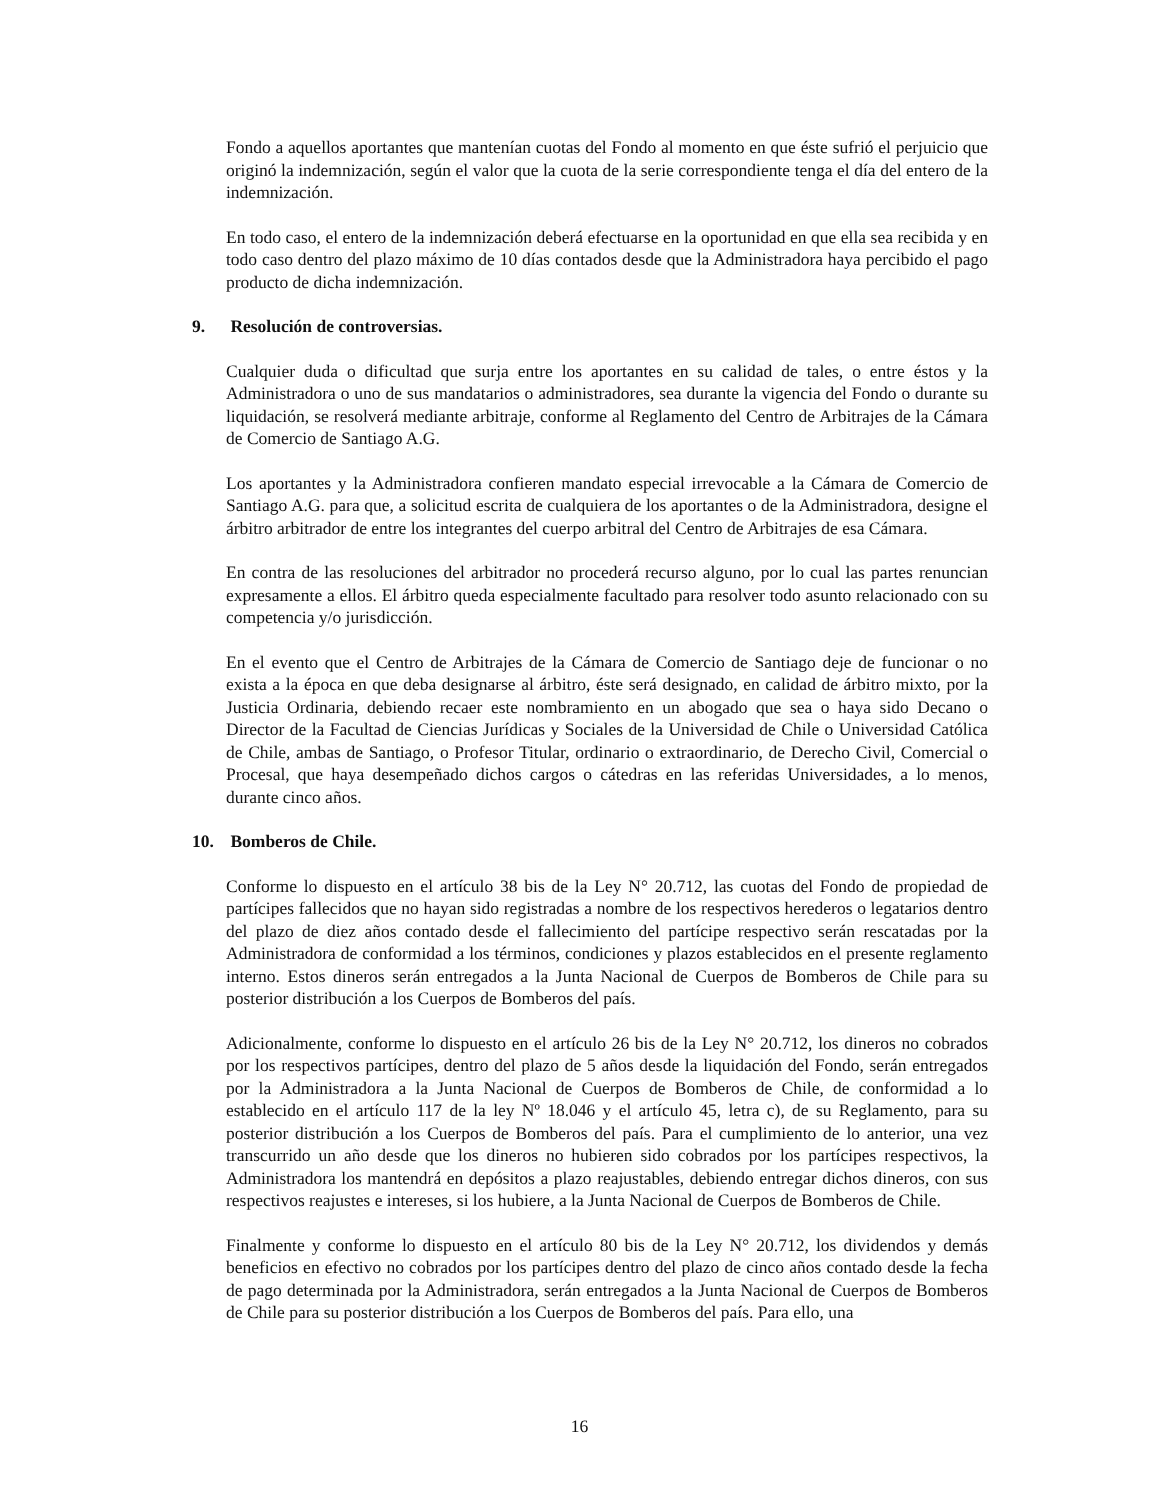Fondo a aquellos aportantes que mantenían cuotas del Fondo al momento en que éste sufrió el perjuicio que originó la indemnización, según el valor que la cuota de la serie correspondiente tenga el día del entero de la indemnización.
En todo caso, el entero de la indemnización deberá efectuarse en la oportunidad en que ella sea recibida y en todo caso dentro del plazo máximo de 10 días contados desde que la Administradora haya percibido el pago producto de dicha indemnización.
9. Resolución de controversias.
Cualquier duda o dificultad que surja entre los aportantes en su calidad de tales, o entre éstos y la Administradora o uno de sus mandatarios o administradores, sea durante la vigencia del Fondo o durante su liquidación, se resolverá mediante arbitraje, conforme al Reglamento del Centro de Arbitrajes de la Cámara de Comercio de Santiago A.G.
Los aportantes y la Administradora confieren mandato especial irrevocable a la Cámara de Comercio de Santiago A.G. para que, a solicitud escrita de cualquiera de los aportantes o de la Administradora, designe el árbitro arbitrador de entre los integrantes del cuerpo arbitral del Centro de Arbitrajes de esa Cámara.
En contra de las resoluciones del arbitrador no procederá recurso alguno, por lo cual las partes renuncian expresamente a ellos. El árbitro queda especialmente facultado para resolver todo asunto relacionado con su competencia y/o jurisdicción.
En el evento que el Centro de Arbitrajes de la Cámara de Comercio de Santiago deje de funcionar o no exista a la época en que deba designarse al árbitro, éste será designado, en calidad de árbitro mixto, por la Justicia Ordinaria, debiendo recaer este nombramiento en un abogado que sea o haya sido Decano o Director de la Facultad de Ciencias Jurídicas y Sociales de la Universidad de Chile o Universidad Católica de Chile, ambas de Santiago, o Profesor Titular, ordinario o extraordinario, de Derecho Civil, Comercial o Procesal, que haya desempeñado dichos cargos o cátedras en las referidas Universidades, a lo menos, durante cinco años.
10. Bomberos de Chile.
Conforme lo dispuesto en el artículo 38 bis de la Ley N° 20.712, las cuotas del Fondo de propiedad de partícipes fallecidos que no hayan sido registradas a nombre de los respectivos herederos o legatarios dentro del plazo de diez años contado desde el fallecimiento del partícipe respectivo serán rescatadas por la Administradora de conformidad a los términos, condiciones y plazos establecidos en el presente reglamento interno. Estos dineros serán entregados a la Junta Nacional de Cuerpos de Bomberos de Chile para su posterior distribución a los Cuerpos de Bomberos del país.
Adicionalmente, conforme lo dispuesto en el artículo 26 bis de la Ley N° 20.712, los dineros no cobrados por los respectivos partícipes, dentro del plazo de 5 años desde la liquidación del Fondo, serán entregados por la Administradora a la Junta Nacional de Cuerpos de Bomberos de Chile, de conformidad a lo establecido en el artículo 117 de la ley Nº 18.046 y el artículo 45, letra c), de su Reglamento, para su posterior distribución a los Cuerpos de Bomberos del país. Para el cumplimiento de lo anterior, una vez transcurrido un año desde que los dineros no hubieren sido cobrados por los partícipes respectivos, la Administradora los mantendrá en depósitos a plazo reajustables, debiendo entregar dichos dineros, con sus respectivos reajustes e intereses, si los hubiere, a la Junta Nacional de Cuerpos de Bomberos de Chile.
Finalmente y conforme lo dispuesto en el artículo 80 bis de la Ley N° 20.712, los dividendos y demás beneficios en efectivo no cobrados por los partícipes dentro del plazo de cinco años contado desde la fecha de pago determinada por la Administradora, serán entregados a la Junta Nacional de Cuerpos de Bomberos de Chile para su posterior distribución a los Cuerpos de Bomberos del país. Para ello, una
16